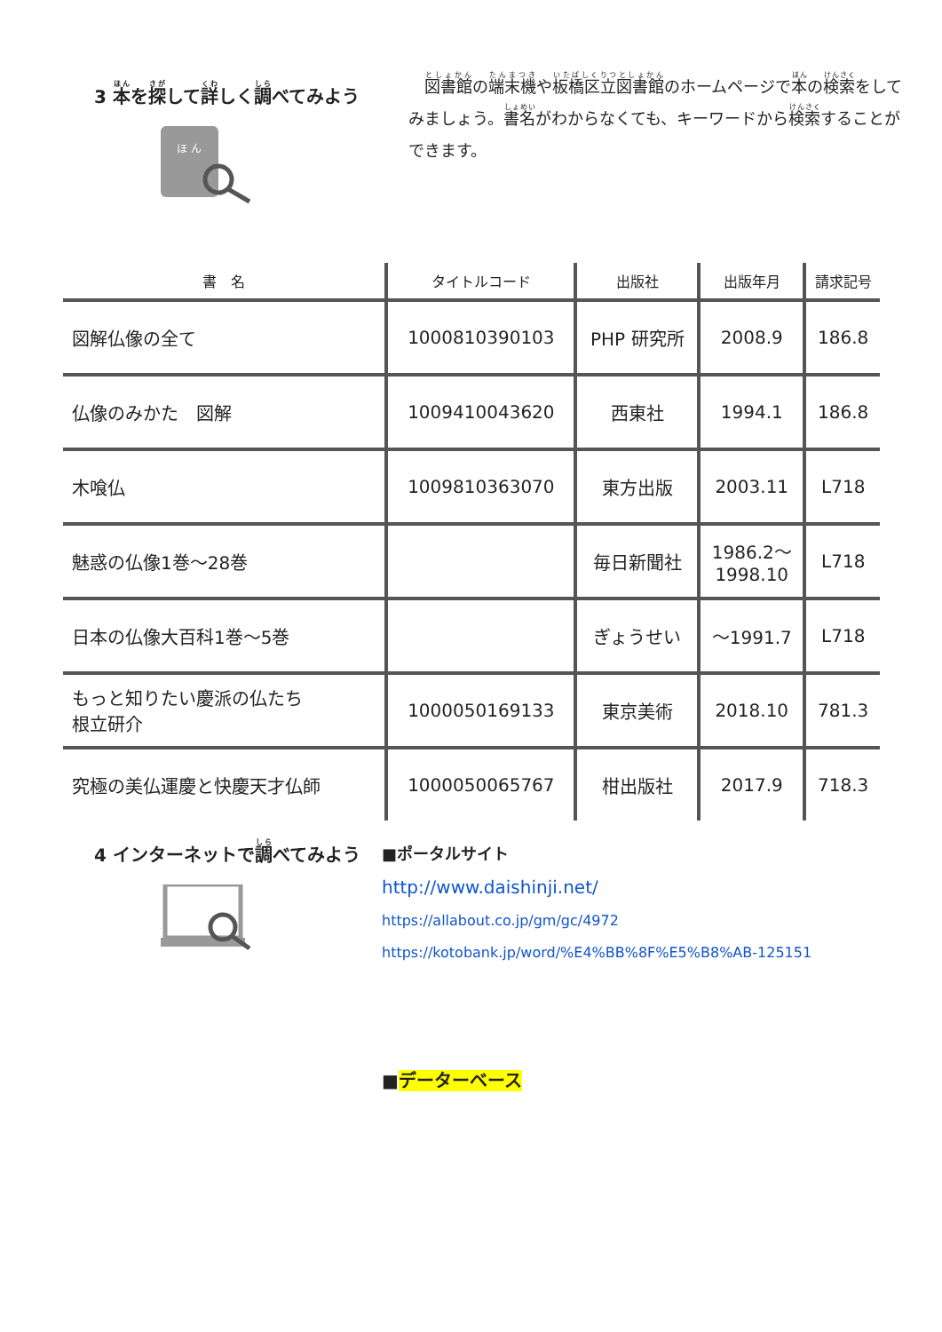3 本を探して詳しく調べてみよう
ほ ん
　図書館の端末機や板橋区立図書館のホームページで本の検索をしてみましょう。書名がわからなくても、キーワードから検索することができます。
| 書 名 | タイトルコード | 出版社 | 出版年月 | 請求記号 |
| --- | --- | --- | --- | --- |
| 図解仏像の全て | 1000810390103 | PHP 研究所 | 2008.9 | 186.8 |
| 仏像のみかた 図解 | 1009410043620 | 西東社 | 1994.1 | 186.8 |
| 木喰仏 | 1009810363070 | 東方出版 | 2003.11 | L718 |
| 魅惑の仏像1巻～28巻 | | 毎日新聞社 | 1986.2～ 1998.10 | L718 |
| 日本の仏像大百科1巻～5巻 | | ぎょうせい | ～1991.7 | L718 |
| もっと知りたい慶派の仏たち 根立研介 | 1000050169133 | 東京美術 | 2018.10 | 781.3 |
| 究極の美仏運慶と快慶天才仏師 | 1000050065767 | 柑出版社 | 2017.9 | 718.3 |
4 インターネットで調べてみよう
■ポータルサイト
http://www.daishinji.net/
https://allabout.co.jp/gm/gc/4972
https://kotobank.jp/word/%E4%BB%8F%E5%B8%AB-125151
■データーベース